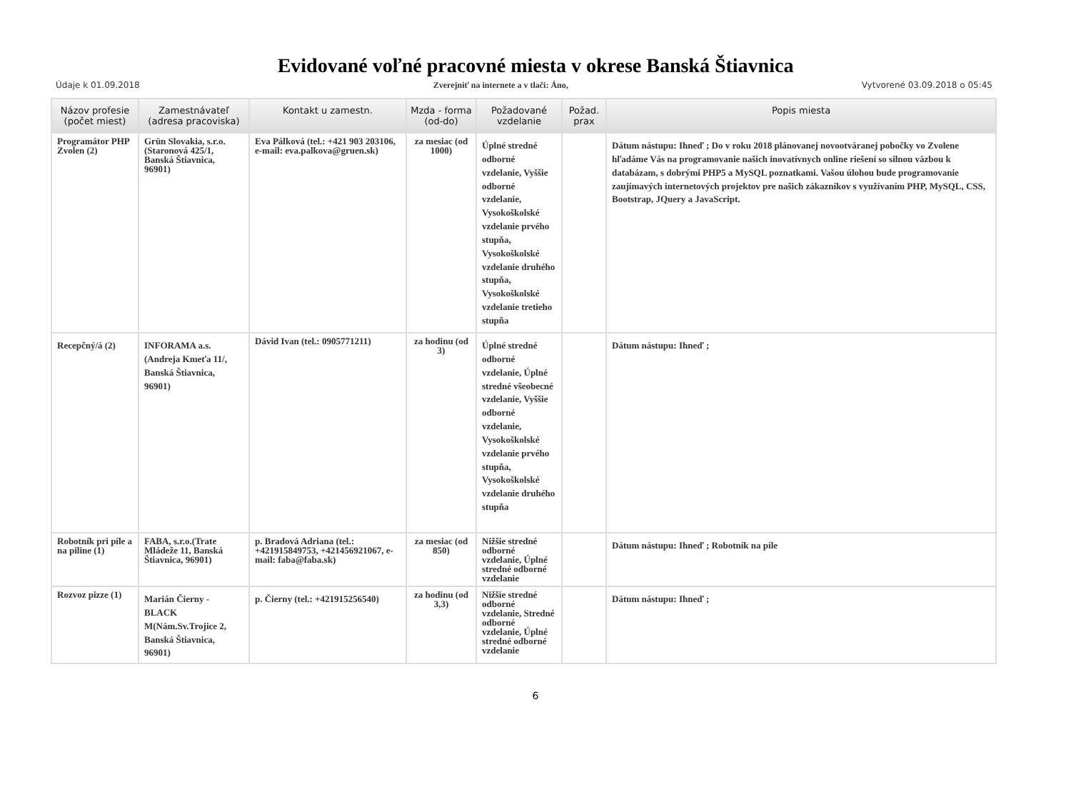Evidované voľné pracovné miesta v okrese Banská Štiavnica
Údaje k 01.09.2018 Zverejniť na internete a v tlači: Áno, Vytvorené 03.09.2018 o 05:45
| Názov profesie (počet miest) | Zamestnávateľ (adresa pracoviska) | Kontakt u zamestn. | Mzda - forma (od-do) | Požadované vzdelanie | Požad. prax | Popis miesta |
| --- | --- | --- | --- | --- | --- | --- |
| Programátor PHP Zvolen (2) | Grün Slovakia, s.r.o.(Staronová 425/1, Banská Štiavnica, 96901) | Eva Pálková (tel.: +421 903 203106, e-mail: eva.palkova@gruen.sk) | za mesiac (od 1000) | Úplné stredné odborné vzdelanie, Vyššie odborné vzdelanie, Vysokoškolské vzdelanie prvého stupňa, Vysokoškolské vzdelanie druhého stupňa, Vysokoškolské vzdelanie tretieho stupňa | | Dátum nástupu: Ihneď ; Do v roku 2018 plánovanej novootváranej pobočky vo Zvolene hľadáme Vás na programovanie našich inovatívnych online riešení so silnou väzbou k databázam, s dobrými PHP5 a MySQL poznatkami. Vašou úlohou bude programovanie zaujímavých internetových projektov pre našich zákazníkov s využívaním PHP, MySQL, CSS, Bootstrap, JQuery a JavaScript. |
| Recepčný/á (2) | INFORAMA a.s.(Andreja Kmeťa 11/, Banská Štiavnica, 96901) | Dávid Ivan (tel.: 0905771211) | za hodinu (od 3) | Úplné stredné odborné vzdelanie, Úplné stredné všeobecné vzdelanie, Vyššie odborné vzdelanie, Vysokoškolské vzdelanie prvého stupňa, Vysokoškolské vzdelanie druhého stupňa | | Dátum nástupu: Ihneď ; |
| Robotník pri píle a na piline (1) | FABA, s.r.o.(Trate Mládeže 11, Banská Štiavnica, 96901) | p. Bradová Adriana (tel.: +421915849753, +421456921067, e-mail: faba@faba.sk) | za mesiac (od 850) | Nižšie stredné odborné vzdelanie, Úplné stredné odborné vzdelanie | | Dátum nástupu: Ihneď ; Robotník na píle |
| Rozvoz pizze (1) | Marián Čierny - BLACK M(Nám.Sv.Trojice 2, Banská Štiavnica, 96901) | p. Čierny (tel.: +421915256540) | za hodinu (od 3,3) | Nižšie stredné odborné vzdelanie, Stredné odborné vzdelanie, Úplné stredné odborné vzdelanie | | Dátum nástupu: Ihneď ; |
6